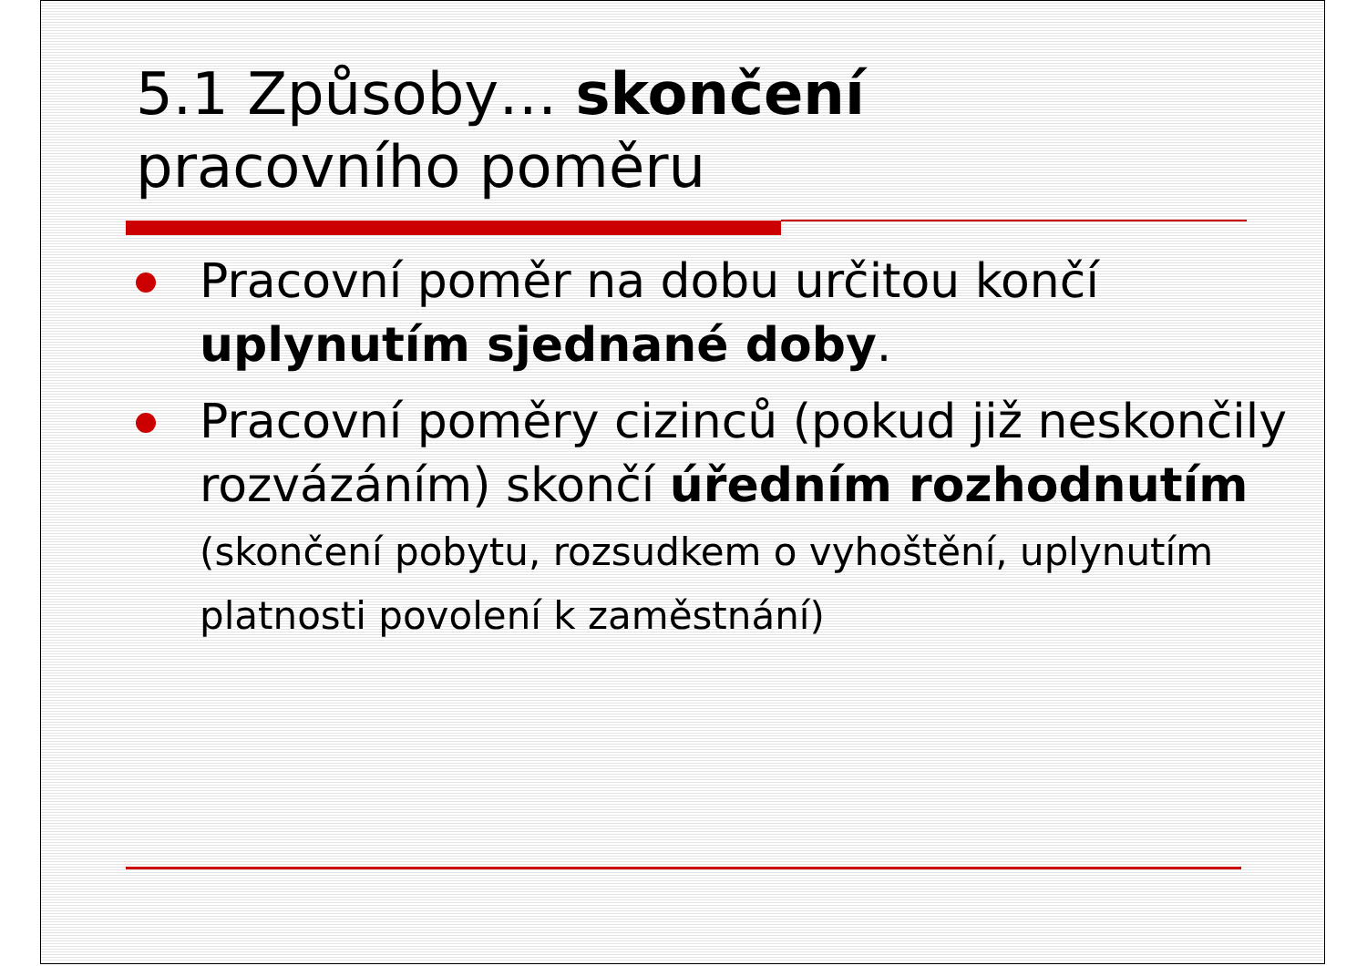5.1 Způsoby… skončení
pracovního poměru
Pracovní poměr na dobu určitou končí uplynutím sjednané doby.
Pracovní poměry cizinců (pokud již neskončily rozvázáním) skončí úředním rozhodnutím (skončení pobytu, rozsudkem o vyhoštění, uplynutím platnosti povolení k zaměstnání)